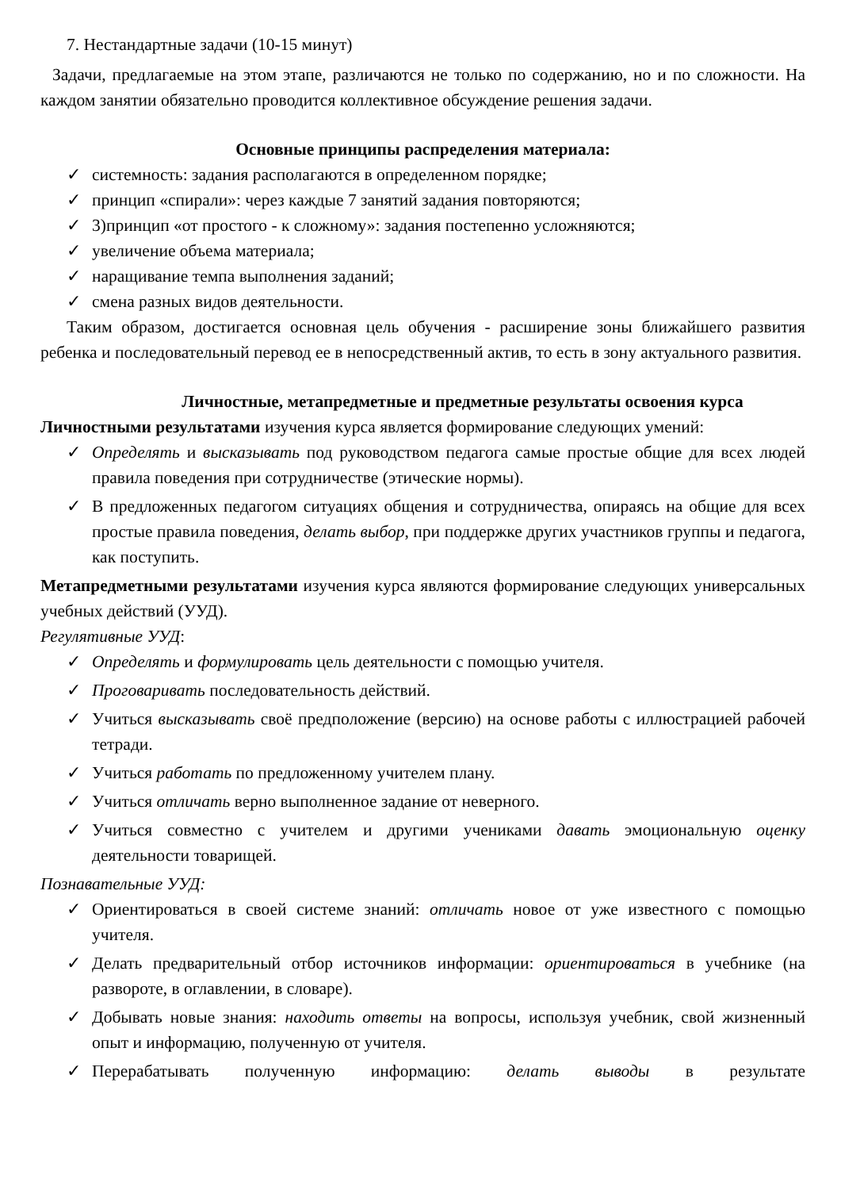7. Нестандартные задачи (10-15 минут)
Задачи, предлагаемые на этом этапе, различаются не только по содержанию, но и по сложности. На каждом занятии обязательно проводится коллективное обсуждение решения задачи.
Основные принципы распределения материала:
✓ системность: задания располагаются в определенном порядке;
✓ принцип «спирали»: через каждые 7 занятий задания повторяются;
✓ 3)принцип «от простого - к сложному»: задания постепенно усложняются;
✓ увеличение объема материала;
✓ наращивание темпа выполнения заданий;
✓ смена разных видов деятельности.
Таким образом, достигается основная цель обучения - расширение зоны ближайшего развития ребенка и последовательный перевод ее в непосредственный актив, то есть в зону актуального развития.
Личностные, метапредметные и предметные результаты освоения курса
Личностными результатами изучения курса является формирование следующих умений:
✓ Определять и высказывать под руководством педагога самые простые общие для всех людей правила поведения при сотрудничестве (этические нормы).
✓ В предложенных педагогом ситуациях общения и сотрудничества, опираясь на общие для всех простые правила поведения, делать выбор, при поддержке других участников группы и педагога, как поступить.
Метапредметными результатами изучения курса являются формирование следующих универсальных учебных действий (УУД).
Регулятивные УУД:
✓ Определять и формулировать цель деятельности с помощью учителя.
✓ Проговаривать последовательность действий.
✓ Учиться высказывать своё предположение (версию) на основе работы с иллюстрацией рабочей тетради.
✓ Учиться работать по предложенному учителем плану.
✓ Учиться отличать верно выполненное задание от неверного.
✓ Учиться совместно с учителем и другими учениками давать эмоциональную оценку деятельности товарищей.
Познавательные УУД:
✓ Ориентироваться в своей системе знаний: отличать новое от уже известного с помощью учителя.
✓ Делать предварительный отбор источников информации: ориентироваться в учебнике (на развороте, в оглавлении, в словаре).
✓ Добывать новые знания: находить ответы на вопросы, используя учебник, свой жизненный опыт и информацию, полученную от учителя.
✓ Перерабатывать полученную информацию: делать выводы в результате